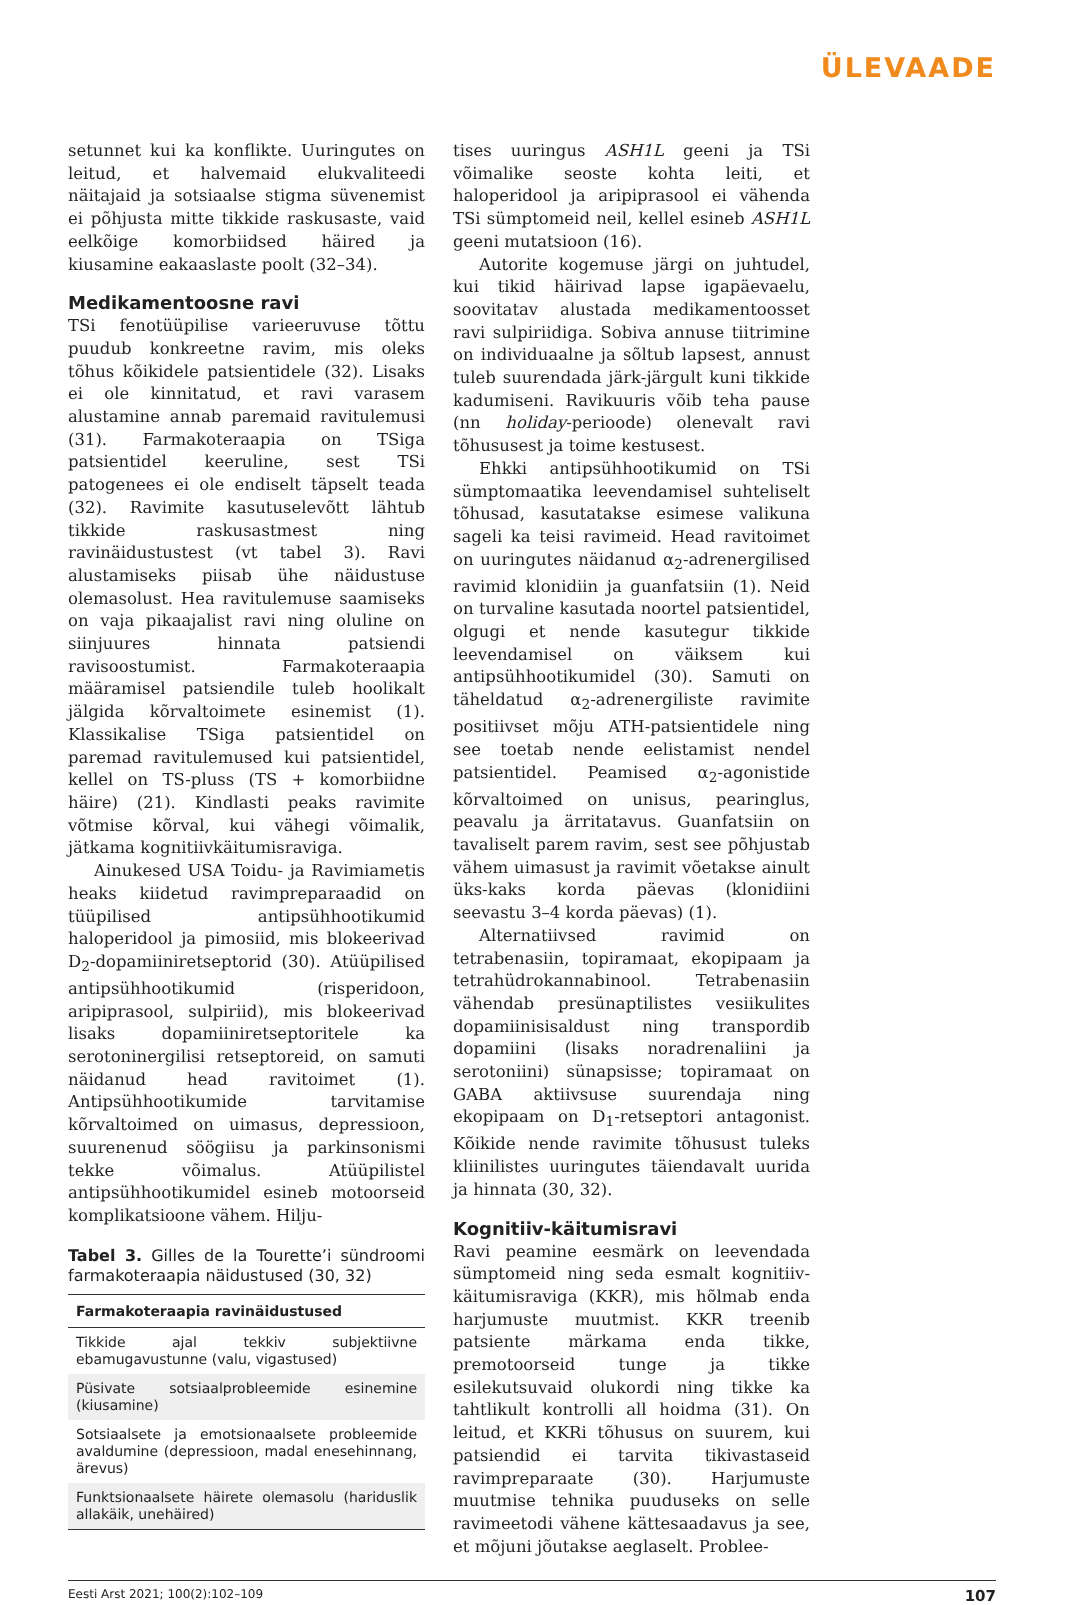ÜLEVAADE
setunnet kui ka konflikte. Uuringutes on leitud, et halvemaid elukvaliteedi näitajaid ja sotsiaalse stigma süvenemist ei põhjusta mitte tikkide raskusaste, vaid eelkõige komorbiidsed häired ja kiusamine eakaaslaste poolt (32–34).
Medikamentoosne ravi
TSi fenotüüpilise varieeruvuse tõttu puudub konkreetne ravim, mis oleks tõhus kõikidele patsientidele (32). Lisaks ei ole kinnitatud, et ravi varasem alustamine annab paremaid ravitulemusi (31). Farmakoteraapia on TSiga patsientidel keeruline, sest TSi patogenees ei ole endiselt täpselt teada (32). Ravimite kasutuselevõtt lähtub tikkide raskusastmest ning ravinäidustustest (vt tabel 3). Ravi alustamiseks piisab ühe näidustuse olemasolust. Hea ravitulemuse saamiseks on vaja pikaajalist ravi ning oluline on siinjuures hinnata patsiendi ravisoostumist. Farmakoteraapia määramisel patsiendile tuleb hoolikalt jälgida kõrvaltoimete esinemist (1). Klassikalise TSiga patsientidel on paremad ravitulemused kui patsientidel, kellel on TS-pluss (TS + komorbiidne häire) (21). Kindlasti peaks ravimite võtmise kõrval, kui vähegi võimalik, jätkama kognitiivkäitumisraviga.
Ainukesed USA Toidu- ja Ravimiametis heaks kiidetud ravimpreparaadid on tüüpilised antipsühhootikumid haloperidool ja pimosiid, mis blokeerivad D<sub>2</sub>-dopamiiniretseptorid (30). Atüüpilised antipsühhootikumid (risperidoon, aripiprasool, sulpiriid), mis blokeerivad lisaks dopamiiniretseptoritele ka serotoninergilisi retseptoreid, on samuti näidanud head ravitoimet (1). Antipsühhootikumide tarvitamise kõrvaltoimed on uimasus, depressioon, suurenenud söögiisu ja parkinsonismi tekke võimalus. Atüüpilistel antipsühhootikumidel esineb motoorseid komplikatsioone vähem. Hilju-
Tabel 3. Gilles de la Tourette’i sündroomi farmakoteraapia näidustused (30, 32)
| Farmakoteraapia ravinäidustused |
| --- |
| Tikkide ajal tekkiv subjektiivne ebamugavustunne (valu, vigastused) |
| Püsivate sotsiaalprobleemide esinemine (kiusamine) |
| Sotsiaalsete ja emotsionaalsete probleemide avaldumine (depressioon, madal enesehinnang, ärevus) |
| Funktsionaalsete häirete olemasolu (hariduslik allakäik, unehäired) |
tises uuringus ASH1L geeni ja TSi võimalike seoste kohta leiti, et haloperidool ja aripiprasool ei vähenda TSi sümptomeid neil, kellel esineb ASH1L geeni mutatsioon (16).
Autorite kogemuse järgi on juhtudel, kui tikid häirivad lapse igapäevaelu, soovitatav alustada medikamentoosset ravi sulpiriidiga. Sobiva annuse tiitrimine on individuaalne ja sõltub lapsest, annust tuleb suurendada järk-järgult kuni tikkide kadumiseni. Ravikuuris võib teha pause (nn holiday-perioode) olenevalt ravi tõhususest ja toime kestusest.
Ehkki antipsühhootikumid on TSi sümptomaatika leevendamisel suhteliselt tõhusad, kasutatakse esimese valikuna sageli ka teisi ravimeid. Head ravitoimet on uuringutes näidanud α<sub>2</sub>-adrenergilised ravimid klonidiin ja guanfatsiin (1). Neid on turvaline kasutada noortel patsientidel, olgugi et nende kasutegur tikkide leevendamisel on väiksem kui antipsühhootikumidel (30). Samuti on täheldatud α<sub>2</sub>-adrenergiliste ravimite positiivset mõju ATH-patsientidele ning see toetab nende eelistamist nendel patsientidel. Peamised α<sub>2</sub>-agonistide kõrvaltoimed on unisus, pearinglus, peavalu ja ärritatavus. Guanfatsiin on tavaliselt parem ravim, sest see põhjustab vähem uimasust ja ravimit võetakse ainult üks-kaks korda päevas (klonidiini seevastu 3–4 korda päevas) (1).
Alternatiivsed ravimid on tetrabenasiin, topiramaat, ekopipaam ja tetrahüdrokannabinool. Tetrabenasiin vähendab presünaptilistes vesiikulites dopamiinisisaldust ning transpordib dopamiini (lisaks noradrenaliini ja serotoniini) sünapsisse; topiramaat on GABA aktiivsuse suurendaja ning ekopipaam on D<sub>1</sub>-retseptori antagonist. Kõikide nende ravimite tõhusust tuleks kliinilistes uuringutes täiendavalt uurida ja hinnata (30, 32).
Kognitiiv-käitumisravi
Ravi peamine eesmärk on leevendada sümptomeid ning seda esmalt kognitiiv-käitumisraviga (KKR), mis hõlmab enda harjumuste muutmist. KKR treenib patsiente märkama enda tikke, premotoorseid tunge ja tikke esilekutsuvaid olukordi ning tikke ka tahtlikult kontrolli all hoidma (31). On leitud, et KKRi tõhusus on suurem, kui patsiendid ei tarvita tikivastaseid ravimpreparaate (30). Harjumuste muutmise tehnika puuduseks on selle ravimeetodi vähene kättesaadavus ja see, et mõjuni jõutakse aeglaselt. Problee-
Eesti Arst 2021; 100(2):102–109 107